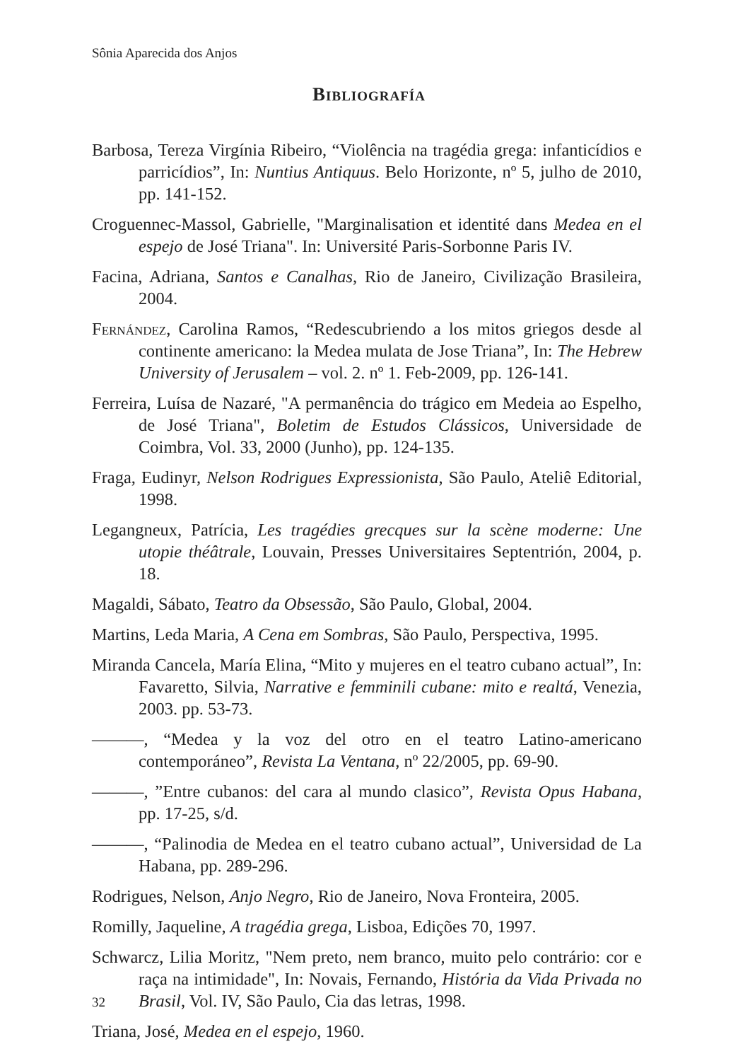Sônia Aparecida dos Anjos
Bibliografía
Barbosa, Tereza Virgínia Ribeiro, “Violência na tragédia grega: infanticídios e parricídios”, In: Nuntius Antiquus. Belo Horizonte, nº 5, julho de 2010, pp. 141-152.
Croguennec-Massol, Gabrielle, "Marginalisation et identité dans Medea en el espejo de José Triana". In: Université Paris-Sorbonne Paris IV.
Facina, Adriana, Santos e Canalhas, Rio de Janeiro, Civilização Brasileira, 2004.
Fernández, Carolina Ramos, “Redescubriendo a los mitos griegos desde al continente americano: la Medea mulata de Jose Triana”, In: The Hebrew University of Jerusalem – vol. 2. nº 1. Feb-2009, pp. 126-141.
Ferreira, Luísa de Nazaré, "A permanência do trágico em Medeia ao Espelho, de José Triana", Boletim de Estudos Clássicos, Universidade de Coimbra, Vol. 33, 2000 (Junho), pp. 124-135.
Fraga, Eudinyr, Nelson Rodrigues Expressionista, São Paulo, Ateliê Editorial, 1998.
Legangneux, Patrícia, Les tragédies grecques sur la scène moderne: Une utopie théâtrale, Louvain, Presses Universitaires Septentrión, 2004, p. 18.
Magaldi, Sábato, Teatro da Obsessão, São Paulo, Global, 2004.
Martins, Leda Maria, A Cena em Sombras, São Paulo, Perspectiva, 1995.
Miranda Cancela, María Elina, “Mito y mujeres en el teatro cubano actual”, In: Favaretto, Silvia, Narrative e femminili cubane: mito e realtá, Venezia, 2003. pp. 53-73.
———, “Medea y la voz del otro en el teatro Latino-americano contemporáneo”, Revista La Ventana, nº 22/2005, pp. 69-90.
———, ”Entre cubanos: del cara al mundo clasico”, Revista Opus Habana, pp. 17-25, s/d.
———, “Palinodia de Medea en el teatro cubano actual”, Universidad de La Habana, pp. 289-296.
Rodrigues, Nelson, Anjo Negro, Rio de Janeiro, Nova Fronteira, 2005.
Romilly, Jaqueline, A tragédia grega, Lisboa, Edições 70, 1997.
Schwarcz, Lilia Moritz, "Nem preto, nem branco, muito pelo contrário: cor e raça na intimidade", In: Novais, Fernando, História da Vida Privada no Brasil, Vol. IV, São Paulo, Cia das letras, 1998.
Triana, José, Medea en el espejo, 1960.
32